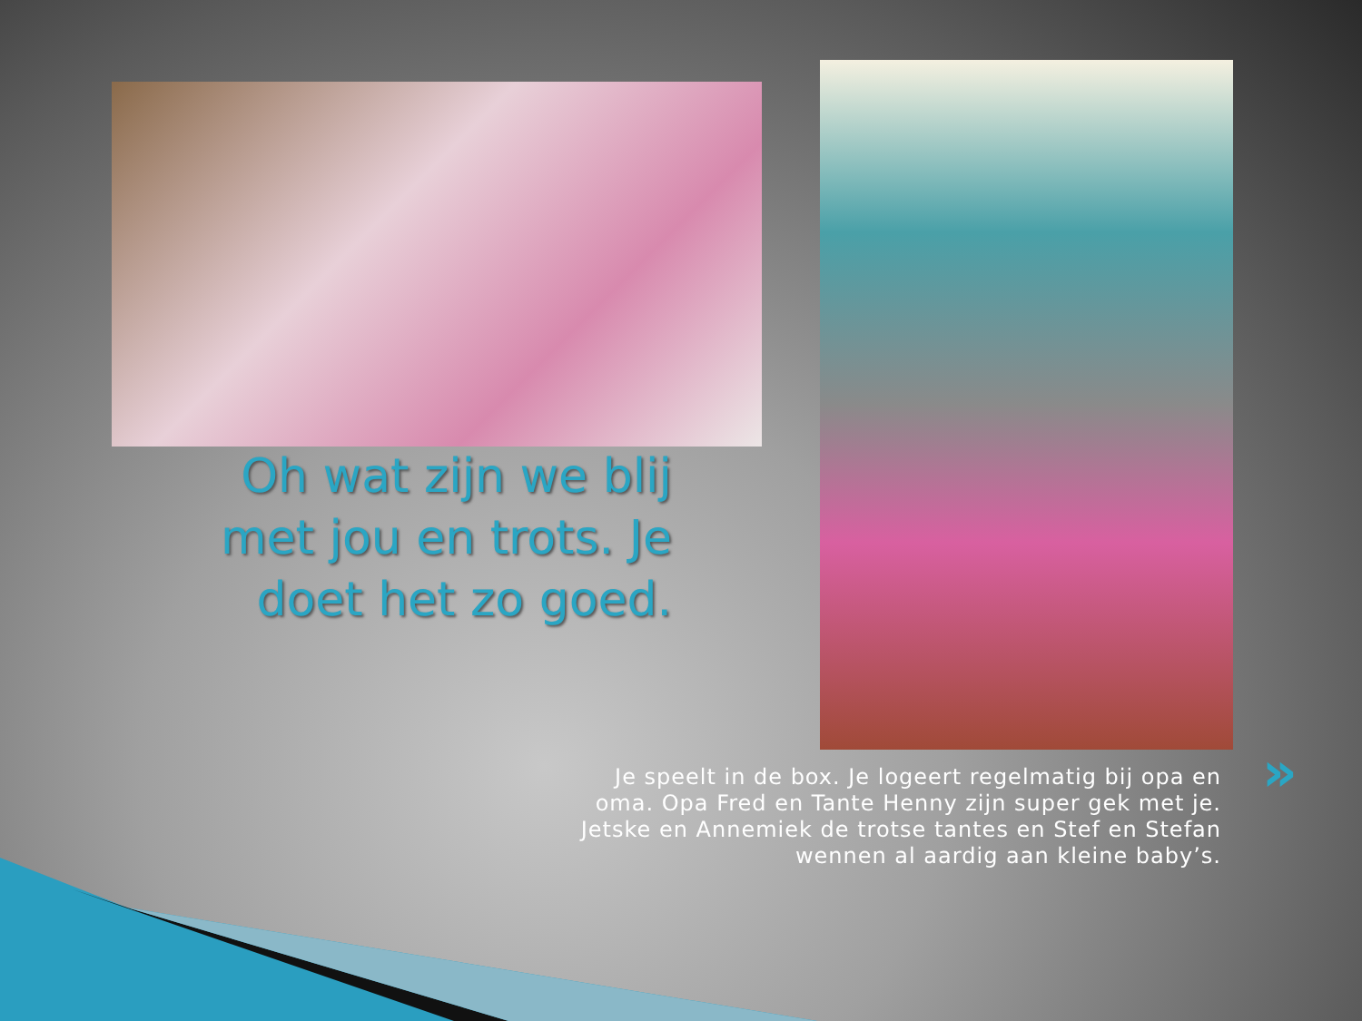Oh wat zijn we blij met jou en trots. Je doet het zo goed.
»
Je speelt in de box. Je logeert regelmatig bij opa en oma. Opa Fred en Tante Henny zijn super gek met je. Jetske en Annemiek de trotse tantes en Stef en Stefan wennen al aardig aan kleine baby’s.